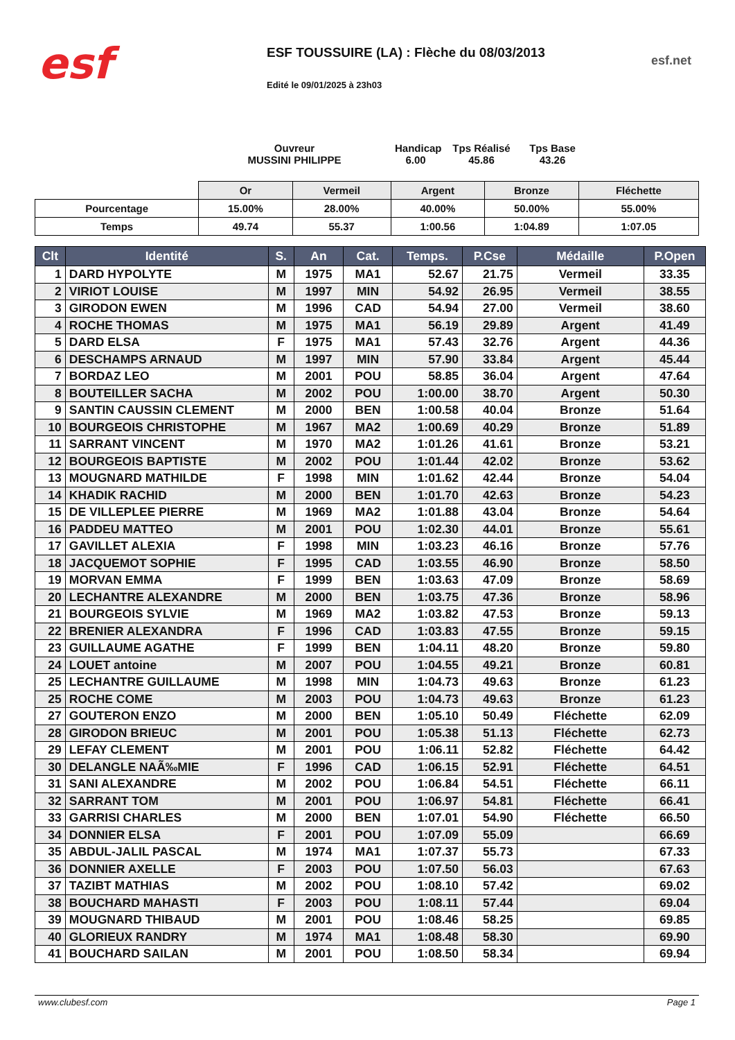esf
ESF TOUSSUIRE (LA) : Flèche du 08/03/2013
Edité le 09/01/2025 à 23h03
esf.net
Ouvreur
MUSSINI PHILIPPE
Handicap
6.00
Tps Réalisé
45.86
Tps Base
43.26
| | Or | Vermeil | Argent | Bronze | Fléchette |
| --- | --- | --- | --- | --- | --- |
| Pourcentage | 15.00% | 28.00% | 40.00% | 50.00% | 55.00% |
| Temps | 49.74 | 55.37 | 1:00.56 | 1:04.89 | 1:07.05 |
| Clt | Identité | S. | An | Cat. | Temps. | P.Cse | Médaille | P.Open |
| --- | --- | --- | --- | --- | --- | --- | --- | --- |
| 1 | DARD HYPOLYTE | M | 1975 | MA1 | 52.67 | 21.75 | Vermeil | 33.35 |
| 2 | VIRIOT LOUISE | M | 1997 | MIN | 54.92 | 26.95 | Vermeil | 38.55 |
| 3 | GIRODON EWEN | M | 1996 | CAD | 54.94 | 27.00 | Vermeil | 38.60 |
| 4 | ROCHE THOMAS | M | 1975 | MA1 | 56.19 | 29.89 | Argent | 41.49 |
| 5 | DARD ELSA | F | 1975 | MA1 | 57.43 | 32.76 | Argent | 44.36 |
| 6 | DESCHAMPS ARNAUD | M | 1997 | MIN | 57.90 | 33.84 | Argent | 45.44 |
| 7 | BORDAZ LEO | M | 2001 | POU | 58.85 | 36.04 | Argent | 47.64 |
| 8 | BOUTEILLER SACHA | M | 2002 | POU | 1:00.00 | 38.70 | Argent | 50.30 |
| 9 | SANTIN CAUSSIN CLEMENT | M | 2000 | BEN | 1:00.58 | 40.04 | Bronze | 51.64 |
| 10 | BOURGEOIS CHRISTOPHE | M | 1967 | MA2 | 1:00.69 | 40.29 | Bronze | 51.89 |
| 11 | SARRANT VINCENT | M | 1970 | MA2 | 1:01.26 | 41.61 | Bronze | 53.21 |
| 12 | BOURGEOIS BAPTISTE | M | 2002 | POU | 1:01.44 | 42.02 | Bronze | 53.62 |
| 13 | MOUGNARD MATHILDE | F | 1998 | MIN | 1:01.62 | 42.44 | Bronze | 54.04 |
| 14 | KHADIK RACHID | M | 2000 | BEN | 1:01.70 | 42.63 | Bronze | 54.23 |
| 15 | DE VILLEPLEE PIERRE | M | 1969 | MA2 | 1:01.88 | 43.04 | Bronze | 54.64 |
| 16 | PADDEU MATTEO | M | 2001 | POU | 1:02.30 | 44.01 | Bronze | 55.61 |
| 17 | GAVILLET ALEXIA | F | 1998 | MIN | 1:03.23 | 46.16 | Bronze | 57.76 |
| 18 | JACQUEMOT SOPHIE | F | 1995 | CAD | 1:03.55 | 46.90 | Bronze | 58.50 |
| 19 | MORVAN EMMA | F | 1999 | BEN | 1:03.63 | 47.09 | Bronze | 58.69 |
| 20 | LECHANTRE ALEXANDRE | M | 2000 | BEN | 1:03.75 | 47.36 | Bronze | 58.96 |
| 21 | BOURGEOIS SYLVIE | M | 1969 | MA2 | 1:03.82 | 47.53 | Bronze | 59.13 |
| 22 | BRENIER ALEXANDRA | F | 1996 | CAD | 1:03.83 | 47.55 | Bronze | 59.15 |
| 23 | GUILLAUME AGATHE | F | 1999 | BEN | 1:04.11 | 48.20 | Bronze | 59.80 |
| 24 | LOUET antoine | M | 2007 | POU | 1:04.55 | 49.21 | Bronze | 60.81 |
| 25 | LECHANTRE GUILLAUME | M | 1998 | MIN | 1:04.73 | 49.63 | Bronze | 61.23 |
| 25 | ROCHE COME | M | 2003 | POU | 1:04.73 | 49.63 | Bronze | 61.23 |
| 27 | GOUTERON ENZO | M | 2000 | BEN | 1:05.10 | 50.49 | Fléchette | 62.09 |
| 28 | GIRODON BRIEUC | M | 2001 | POU | 1:05.38 | 51.13 | Fléchette | 62.73 |
| 29 | LEFAY CLEMENT | M | 2001 | POU | 1:06.11 | 52.82 | Fléchette | 64.42 |
| 30 | DELANGLE NAÃ‰MIE | F | 1996 | CAD | 1:06.15 | 52.91 | Fléchette | 64.51 |
| 31 | SANI ALEXANDRE | M | 2002 | POU | 1:06.84 | 54.51 | Fléchette | 66.11 |
| 32 | SARRANT TOM | M | 2001 | POU | 1:06.97 | 54.81 | Fléchette | 66.41 |
| 33 | GARRISI CHARLES | M | 2000 | BEN | 1:07.01 | 54.90 | Fléchette | 66.50 |
| 34 | DONNIER ELSA | F | 2001 | POU | 1:07.09 | 55.09 | | 66.69 |
| 35 | ABDUL-JALIL PASCAL | M | 1974 | MA1 | 1:07.37 | 55.73 | | 67.33 |
| 36 | DONNIER AXELLE | F | 2003 | POU | 1:07.50 | 56.03 | | 67.63 |
| 37 | TAZIBT MATHIAS | M | 2002 | POU | 1:08.10 | 57.42 | | 69.02 |
| 38 | BOUCHARD MAHASTI | F | 2003 | POU | 1:08.11 | 57.44 | | 69.04 |
| 39 | MOUGNARD THIBAUD | M | 2001 | POU | 1:08.46 | 58.25 | | 69.85 |
| 40 | GLORIEUX RANDRY | M | 1974 | MA1 | 1:08.48 | 58.30 | | 69.90 |
| 41 | BOUCHARD SAILAN | M | 2001 | POU | 1:08.50 | 58.34 | | 69.94 |
www.clubesf.com Page 1